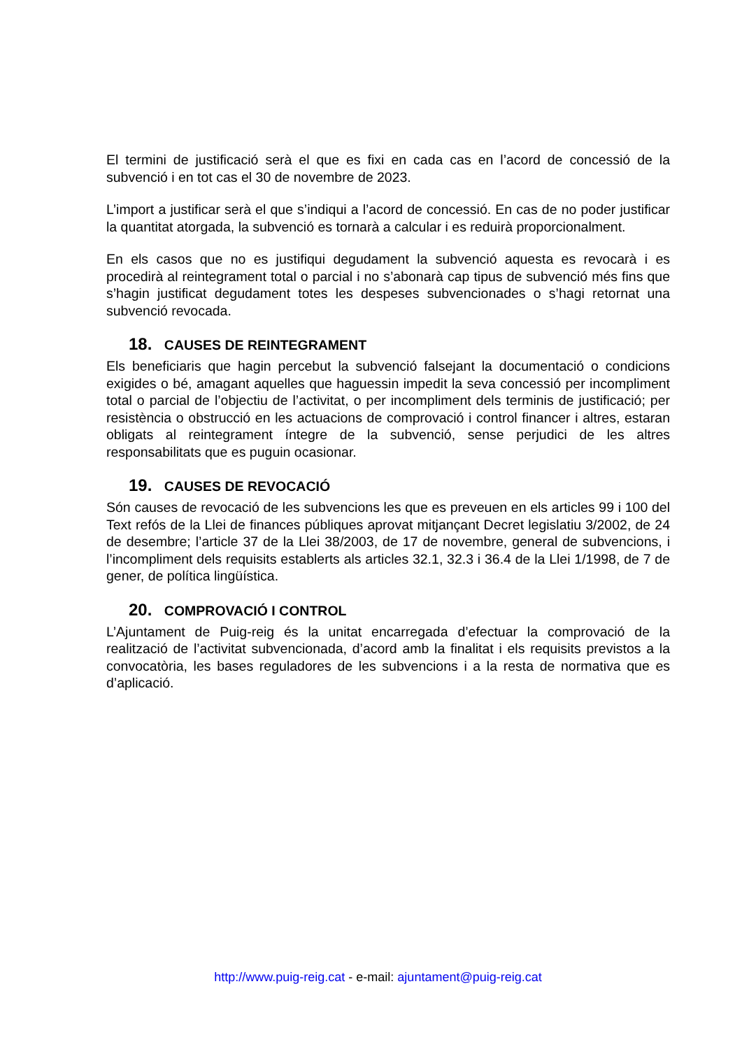El termini de justificació serà el que es fixi en cada cas en l’acord de concessió de la subvenció i en tot cas el 30 de novembre de 2023.
L’import a justificar serà el que s’indiqui a l’acord de concessió. En cas de no poder justificar la quantitat atorgada, la subvenció es tornarà a calcular i es reduirà proporcionalment.
En els casos que no es justifiqui degudament la subvenció aquesta es revocarà i es procedirà al reintegrament total o parcial i no s’abonarà cap tipus de subvenció més fins que s’hagin justificat degudament totes les despeses subvencionades o s’hagi retornat una subvenció revocada.
18. CAUSES DE REINTEGRAMENT
Els beneficiaris que hagin percebut la subvenció falsejant la documentació o condicions exigides o bé, amagant aquelles que haguessin impedit la seva concessió per incompliment total o parcial de l’objectiu de l’activitat, o per incompliment dels terminis de justificació; per resistència o obstrucció en les actuacions de comprovació i control financer i altres, estaran obligats al reintegrament íntegre de la subvenció, sense perjudici de les altres responsabilitats que es puguin ocasionar.
19. CAUSES DE REVOCACIÓ
Són causes de revocació de les subvencions les que es preveuen en els articles 99 i 100 del Text refós de la Llei de finances públiques aprovat mitjançant Decret legislatiu 3/2002, de 24 de desembre; l’article 37 de la Llei 38/2003, de 17 de novembre, general de subvencions, i l’incompliment dels requisits establerts als articles 32.1, 32.3 i 36.4 de la Llei 1/1998, de 7 de gener, de política lingüística.
20. COMPROVACIÓ I CONTROL
L’Ajuntament de Puig-reig és la unitat encarregada d’efectuar la comprovació de la realització de l’activitat subvencionada, d’acord amb la finalitat i els requisits previstos a la convocatòria, les bases reguladores de les subvencions i a la resta de normativa que es d’aplicació.
http://www.puig-reig.cat - e-mail: ajuntament@puig-reig.cat